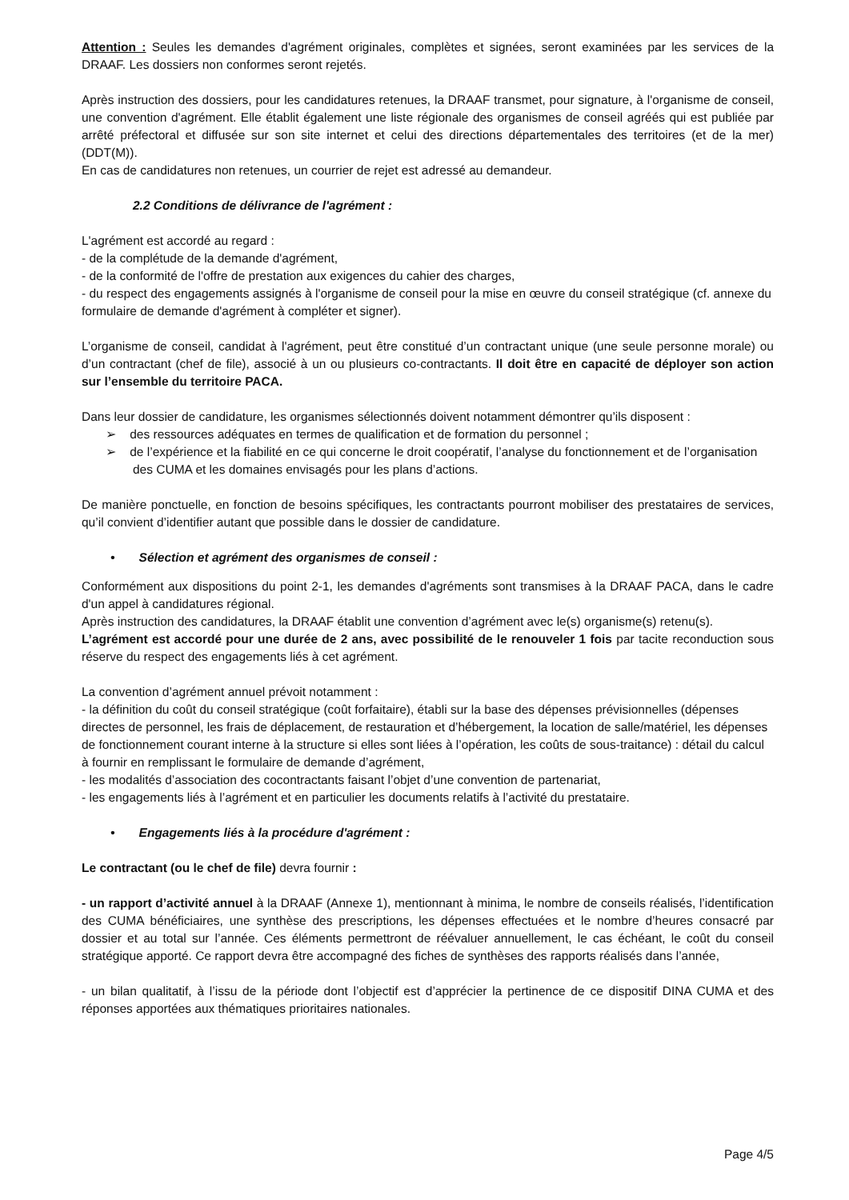Attention : Seules les demandes d'agrément originales, complètes et signées, seront examinées par les services de la DRAAF. Les dossiers non conformes seront rejetés.
Après instruction des dossiers, pour les candidatures retenues, la DRAAF transmet, pour signature, à l'organisme de conseil, une convention d'agrément. Elle établit également une liste régionale des organismes de conseil agréés qui est publiée par arrêté préfectoral et diffusée sur son site internet et celui des directions départementales des territoires (et de la mer) (DDT(M)).
En cas de candidatures non retenues, un courrier de rejet est adressé au demandeur.
2.2 Conditions de délivrance de l'agrément :
L'agrément est accordé au regard :
- de la complétude de la demande d'agrément,
- de la conformité de l'offre de prestation aux exigences du cahier des charges,
- du respect des engagements assignés à l'organisme de conseil pour la mise en œuvre du conseil stratégique (cf. annexe du formulaire de demande d'agrément à compléter et signer).
L’organisme de conseil, candidat à l'agrément, peut être constitué d’un contractant unique (une seule personne morale) ou d’un contractant (chef de file), associé à un ou plusieurs co-contractants. Il doit être en capacité de déployer son action sur l’ensemble du territoire PACA.
Dans leur dossier de candidature, les organismes sélectionnés doivent notamment démontrer qu’ils disposent :
➢ des ressources adéquates en termes de qualification et de formation du personnel ;
➢ de l’expérience et la fiabilité en ce qui concerne le droit coopératif, l’analyse du fonctionnement et de l’organisation des CUMA et les domaines envisagés pour les plans d’actions.
De manière ponctuelle, en fonction de besoins spécifiques, les contractants pourront mobiliser des prestataires de services, qu’il convient d’identifier autant que possible dans le dossier de candidature.
• Sélection et agrément des organismes de conseil :
Conformément aux dispositions du point 2-1, les demandes d'agréments sont transmises à la DRAAF PACA, dans le cadre d'un appel à candidatures régional.
Après instruction des candidatures, la DRAAF établit une convention d’agrément avec le(s) organisme(s) retenu(s).
L’agrément est accordé pour une durée de 2 ans, avec possibilité de le renouveler 1 fois par tacite reconduction sous réserve du respect des engagements liés à cet agrément.
La convention d’agrément annuel prévoit notamment :
- la définition du coût du conseil stratégique (coût forfaitaire), établi sur la base des dépenses prévisionnelles (dépenses directes de personnel, les frais de déplacement, de restauration et d’hébergement, la location de salle/matériel, les dépenses de fonctionnement courant interne à la structure si elles sont liées à l’opération, les coûts de sous-traitance) : détail du calcul à fournir en remplissant le formulaire de demande d’agrément,
- les modalités d’association des cocontractants faisant l’objet d’une convention de partenariat,
- les engagements liés à l’agrément et en particulier les documents relatifs à l’activité du prestataire.
• Engagements liés à la procédure d'agrément :
Le contractant (ou le chef de file) devra fournir :
- un rapport d’activité annuel à la DRAAF (Annexe 1), mentionnant à minima, le nombre de conseils réalisés, l’identification des CUMA bénéficiaires, une synthèse des prescriptions, les dépenses effectuées et le nombre d’heures consacré par dossier et au total sur l’année. Ces éléments permettront de réévaluer annuellement, le cas échéant, le coût du conseil stratégique apporté. Ce rapport devra être accompagné des fiches de synthèses des rapports réalisés dans l’année,
- un bilan qualitatif, à l’issu de la période dont l’objectif est d’apprécier la pertinence de ce dispositif DINA CUMA et des réponses apportées aux thématiques prioritaires nationales.
Page 4/5